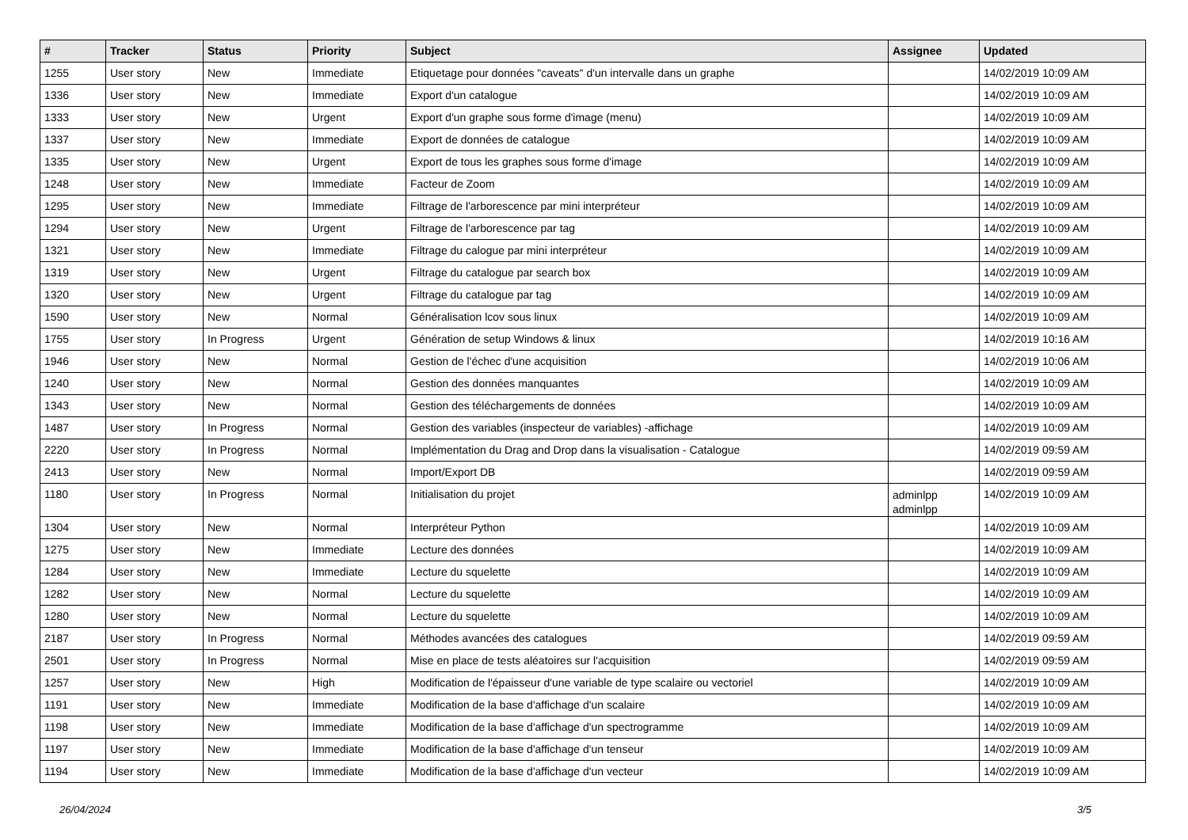| # | Tracker | Status | Priority | Subject | Assignee | Updated |
| --- | --- | --- | --- | --- | --- | --- |
| 1255 | User story | New | Immediate | Etiquetage pour données "caveats" d'un intervalle dans un graphe | | 14/02/2019 10:09 AM |
| 1336 | User story | New | Immediate | Export d'un catalogue | | 14/02/2019 10:09 AM |
| 1333 | User story | New | Urgent | Export d'un graphe sous forme d'image (menu) | | 14/02/2019 10:09 AM |
| 1337 | User story | New | Immediate | Export de données de catalogue | | 14/02/2019 10:09 AM |
| 1335 | User story | New | Urgent | Export de tous les graphes sous forme d'image | | 14/02/2019 10:09 AM |
| 1248 | User story | New | Immediate | Facteur de Zoom | | 14/02/2019 10:09 AM |
| 1295 | User story | New | Immediate | Filtrage de l'arborescence par mini interpréteur | | 14/02/2019 10:09 AM |
| 1294 | User story | New | Urgent | Filtrage de l'arborescence par tag | | 14/02/2019 10:09 AM |
| 1321 | User story | New | Immediate | Filtrage du calogue par mini interpréteur | | 14/02/2019 10:09 AM |
| 1319 | User story | New | Urgent | Filtrage du catalogue par search box | | 14/02/2019 10:09 AM |
| 1320 | User story | New | Urgent | Filtrage du catalogue par tag | | 14/02/2019 10:09 AM |
| 1590 | User story | New | Normal | Généralisation lcov sous linux | | 14/02/2019 10:09 AM |
| 1755 | User story | In Progress | Urgent | Génération de setup Windows & linux | | 14/02/2019 10:16 AM |
| 1946 | User story | New | Normal | Gestion de l'échec d'une acquisition | | 14/02/2019 10:06 AM |
| 1240 | User story | New | Normal | Gestion des données manquantes | | 14/02/2019 10:09 AM |
| 1343 | User story | New | Normal | Gestion des téléchargements de données | | 14/02/2019 10:09 AM |
| 1487 | User story | In Progress | Normal | Gestion des variables (inspecteur de variables) -affichage | | 14/02/2019 10:09 AM |
| 2220 | User story | In Progress | Normal | Implémentation du Drag and Drop dans la visualisation - Catalogue | | 14/02/2019 09:59 AM |
| 2413 | User story | New | Normal | Import/Export DB | | 14/02/2019 09:59 AM |
| 1180 | User story | In Progress | Normal | Initialisation du projet | adminlpp adminlpp | 14/02/2019 10:09 AM |
| 1304 | User story | New | Normal | Interpréteur Python | | 14/02/2019 10:09 AM |
| 1275 | User story | New | Immediate | Lecture des données | | 14/02/2019 10:09 AM |
| 1284 | User story | New | Immediate | Lecture du squelette | | 14/02/2019 10:09 AM |
| 1282 | User story | New | Normal | Lecture du squelette | | 14/02/2019 10:09 AM |
| 1280 | User story | New | Normal | Lecture du squelette | | 14/02/2019 10:09 AM |
| 2187 | User story | In Progress | Normal | Méthodes avancées des catalogues | | 14/02/2019 09:59 AM |
| 2501 | User story | In Progress | Normal | Mise en place de tests aléatoires sur l'acquisition | | 14/02/2019 09:59 AM |
| 1257 | User story | New | High | Modification de l'épaisseur d'une variable de type scalaire ou vectoriel | | 14/02/2019 10:09 AM |
| 1191 | User story | New | Immediate | Modification de la base d'affichage d'un scalaire | | 14/02/2019 10:09 AM |
| 1198 | User story | New | Immediate | Modification de la base d'affichage d'un spectrogramme | | 14/02/2019 10:09 AM |
| 1197 | User story | New | Immediate | Modification de la base d'affichage d'un tenseur | | 14/02/2019 10:09 AM |
| 1194 | User story | New | Immediate | Modification de la base d'affichage d'un vecteur | | 14/02/2019 10:09 AM |
26/04/2024 3/5